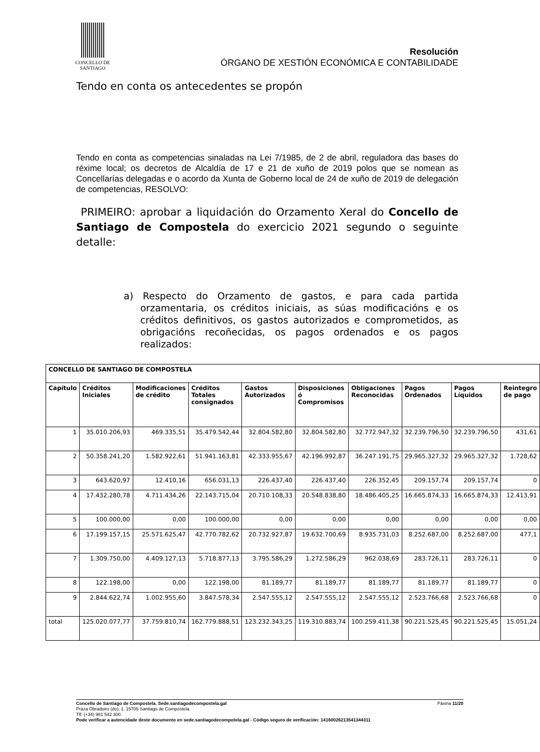CONCELLO DE
SANTIAGO
Resolución
ÓRGANO DE XESTIÓN ECONÓMICA E CONTABILIDADE
Tendo en conta os antecedentes se propón
Tendo en conta as competencias sinaladas na Lei 7/1985, de 2 de abril, reguladora das bases do réxime local; os decretos de Alcaldía de 17 e 21 de xuño de 2019 polos que se nomean as Concellarías delegadas e o acordo da Xunta de Goberno local de 24 de xuño de 2019 de delegación de competencias, RESOLVO:
PRIMEIRO: aprobar a liquidación do Orzamento Xeral do Concello de Santiago de Compostela do exercicio 2021 segundo o seguinte detalle:
a) Respecto do Orzamento de gastos, e para cada partida orzamentaria, os créditos iniciais, as súas modificacións e os créditos definitivos, os gastos autorizados e comprometidos, as obrigacións recoñecidas, os pagos ordenados e os pagos realizados:
| CONCELLO DE SANTIAGO DE COMPOSTELA | | | | | | | | | |
| --- | --- | --- | --- | --- | --- | --- | --- | --- | --- |
| Capítulo | Créditos Iniciales | Modificaciones de crédito | Créditos Totales consignados | Gastos Autorizados | Disposiciones ó Compromisos | Obligaciones Reconocidas | Pagos Ordenados | Pagos Líquidos | Reintegro de pago |
| 1 | 35.010.206,93 | 469.335,51 | 35.479.542,44 | 32.804.582,80 | 32.804.582,80 | 32.772.947,32 | 32.239.796,50 | 32.239.796,50 | 431,61 |
| 2 | 50.358.241,20 | 1.582.922,61 | 51.941.163,81 | 42.333.955,67 | 42.196.992,87 | 36.247.191,75 | 29.965.327,32 | 29.965.327,32 | 1.728,62 |
| 3 | 643.620,97 | 12.410,16 | 656.031,13 | 226.437,40 | 226.437,40 | 226.352,45 | 209.157,74 | 209.157,74 | 0 |
| 4 | 17.432.280,78 | 4.711.434,26 | 22.143.715,04 | 20.710.108,33 | 20.548.838,80 | 18.486.405,25 | 16.665.874,33 | 16.665.874,33 | 12.413,91 |
| 5 | 100.000,00 | 0,00 | 100.000,00 | 0,00 | 0,00 | 0,00 | 0,00 | 0,00 | 0,00 |
| 6 | 17.199.157,15 | 25.571.625,47 | 42.770.782,62 | 20.732.927,87 | 19.632.700,69 | 8.935.731,03 | 8.252.687,00 | 8.252.687,00 | 477,1 |
| 7 | 1.309.750,00 | 4.409.127,13 | 5.718.877,13 | 3.795.586,29 | 1.272.586,29 | 962.038,69 | 283.726,11 | 283.726,11 | 0 |
| 8 | 122.198,00 | 0,00 | 122.198,00 | 81.189,77 | 81.189,77 | 81.189,77 | 81.189,77 | 81.189,77 | 0 |
| 9 | 2.844.622,74 | 1.002.955,60 | 3.847.578,34 | 2.547.555,12 | 2.547.555,12 | 2.547.555,12 | 2.523.766,68 | 2.523.766,68 | 0 |
| total | 125.020.077,77 | 37.759.810,74 | 162.779.888,51 | 123.232.343,25 | 119.310.883,74 | 100.259.411,38 | 90.221.525,45 | 90.221.525,45 | 15.051,24 |
Concello de Santiago de Compostela. Sede.santiagodecompostela.gal Páxina 11/20
Praza Obradoiro (do), 1, 15705 Santiago de Compostela.
Tlf: (+34) 981 542 300.
Pode verificar a autencidade deste documento en sede.santiagodecompotela.gal - Código seguro de verificación: 14160026213541344311